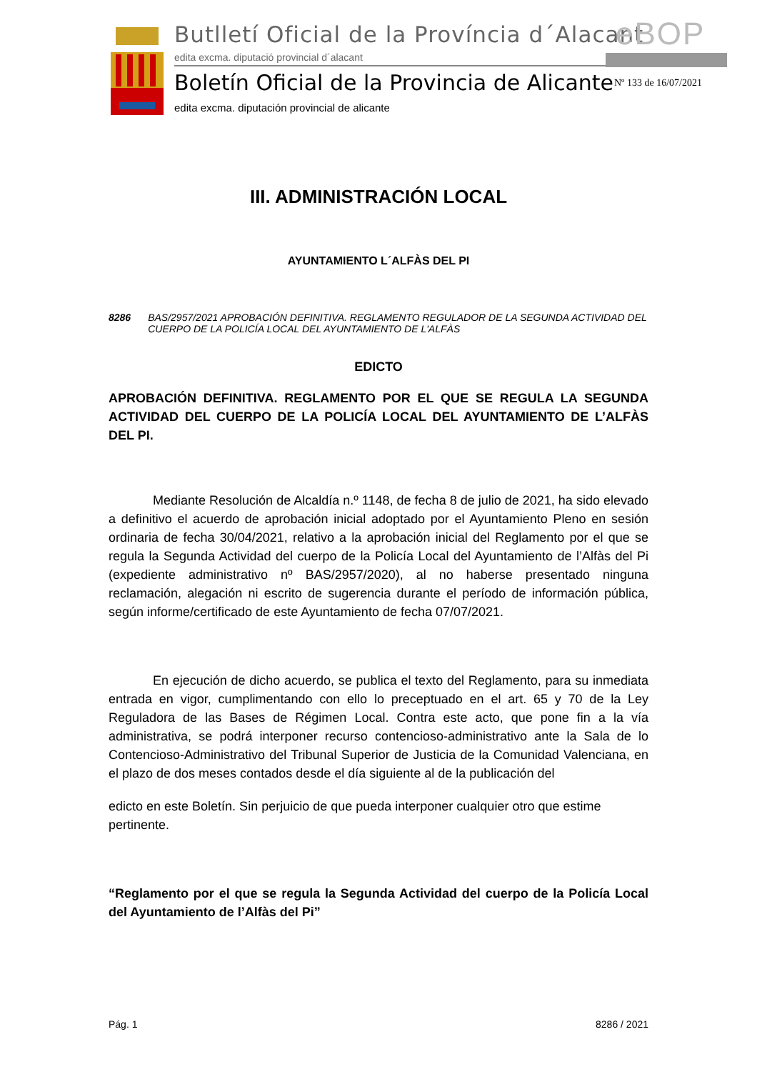Butlletí Oficial de la Província d´Alacant
edita excma. diputació provincial d´alacant
eBOP
Boletín Oficial de la Provincia de Alicante
edita excma. diputación provincial de alicante
Nº 133 de 16/07/2021
III. ADMINISTRACIÓN LOCAL
AYUNTAMIENTO L´ALFÀS DEL PI
8286 BAS/2957/2021 APROBACIÓN DEFINITIVA. REGLAMENTO REGULADOR DE LA SEGUNDA ACTIVIDAD DEL CUERPO DE LA POLICÍA LOCAL DEL AYUNTAMIENTO DE L'ALFÀS
EDICTO
APROBACIÓN DEFINITIVA. REGLAMENTO POR EL QUE SE REGULA LA SEGUNDA ACTIVIDAD DEL CUERPO DE LA POLICÍA LOCAL DEL AYUNTAMIENTO DE L’ALFÀS DEL PI.
Mediante Resolución de Alcaldía n.º 1148, de fecha 8 de julio de 2021, ha sido elevado a definitivo el acuerdo de aprobación inicial adoptado por el Ayuntamiento Pleno en sesión ordinaria de fecha 30/04/2021, relativo a la aprobación inicial del Reglamento por el que se regula la Segunda Actividad del cuerpo de la Policía Local del Ayuntamiento de l’Alfàs del Pi (expediente administrativo nº BAS/2957/2020), al no haberse presentado ninguna reclamación, alegación ni escrito de sugerencia durante el período de información pública, según informe/certificado de este Ayuntamiento de fecha 07/07/2021.
En ejecución de dicho acuerdo, se publica el texto del Reglamento, para su inmediata entrada en vigor, cumplimentando con ello lo preceptuado en el art. 65 y 70 de la Ley Reguladora de las Bases de Régimen Local. Contra este acto, que pone fin a la vía administrativa, se podrá interponer recurso contencioso-administrativo ante la Sala de lo Contencioso-Administrativo del Tribunal Superior de Justicia de la Comunidad Valenciana, en el plazo de dos meses contados desde el día siguiente al de la publicación del
edicto en este Boletín. Sin perjuicio de que pueda interponer cualquier otro que estime pertinente.
“Reglamento por el que se regula la Segunda Actividad del cuerpo de la Policía Local del Ayuntamiento de l’Alfàs del Pi”
Pág. 1 8286 / 2021